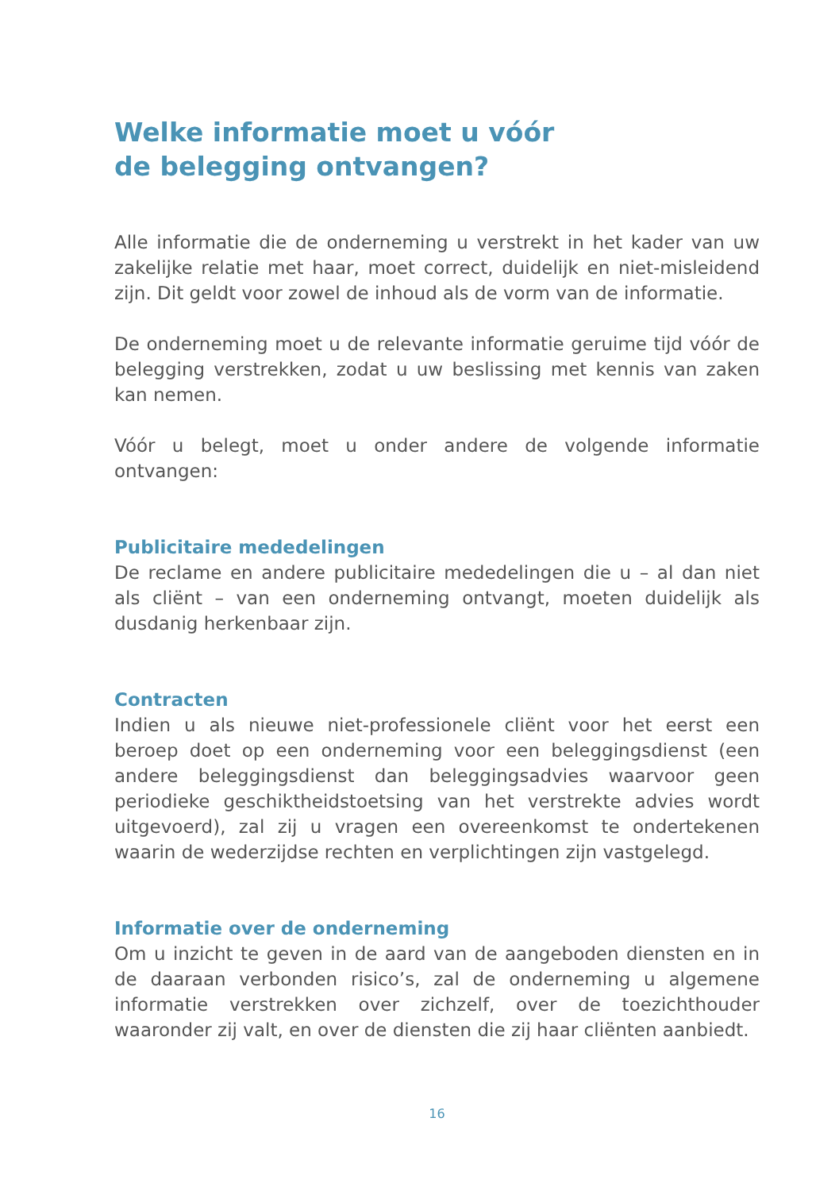Welke informatie moet u vóór
de belegging ontvangen?
Alle informatie die de onderneming u verstrekt in het kader van uw zakelijke relatie met haar, moet correct, duidelijk en niet-misleidend zijn. Dit geldt voor zowel de inhoud als de vorm van de informatie.
De onderneming moet u de relevante informatie geruime tijd vóór de belegging verstrekken, zodat u uw beslissing met kennis van zaken kan nemen.
Vóór u belegt, moet u onder andere de volgende informatie ontvangen:
Publicitaire mededelingen
De reclame en andere publicitaire mededelingen die u – al dan niet als cliënt – van een onderneming ontvangt, moeten duidelijk als dusdanig herkenbaar zijn.
Contracten
Indien u als nieuwe niet-professionele cliënt voor het eerst een beroep doet op een onderneming voor een beleggingsdienst (een andere beleggingsdienst dan beleggingsadvies waarvoor geen periodieke geschiktheidstoetsing van het verstrekte advies wordt uitgevoerd), zal zij u vragen een overeenkomst te ondertekenen waarin de wederzijdse rechten en verplichtingen zijn vastgelegd.
Informatie over de onderneming
Om u inzicht te geven in de aard van de aangeboden diensten en in de daaraan verbonden risico’s, zal de onderneming u algemene informatie verstrekken over zichzelf, over de toezichthouder waaronder zij valt, en over de diensten die zij haar cliënten aanbiedt.
16